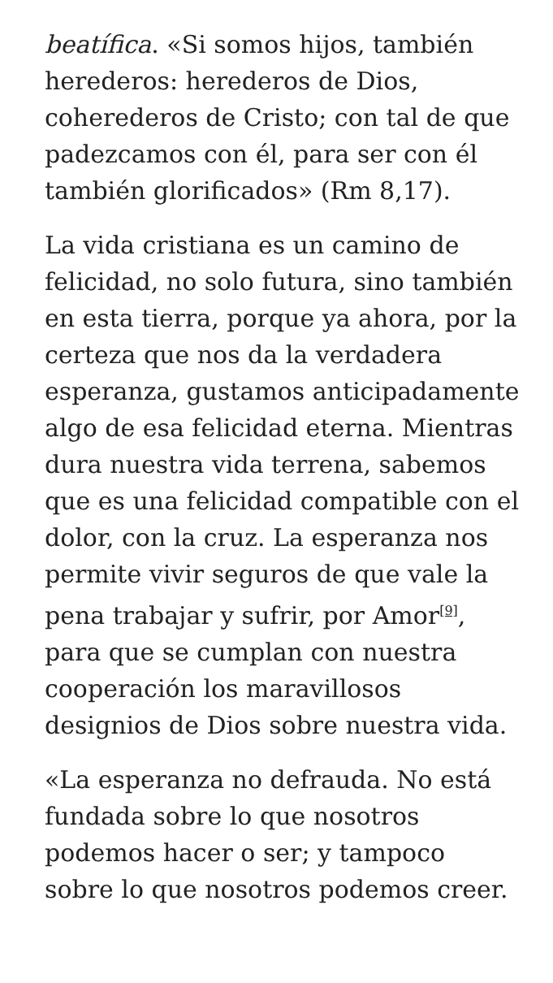beatífica. «Si somos hijos, también herederos: herederos de Dios, coherederos de Cristo; con tal de que padezcamos con él, para ser con él también glorificados» (Rm 8,17).
La vida cristiana es un camino de felicidad, no solo futura, sino también en esta tierra, porque ya ahora, por la certeza que nos da la verdadera esperanza, gustamos anticipadamente algo de esa felicidad eterna. Mientras dura nuestra vida terrena, sabemos que es una felicidad compatible con el dolor, con la cruz. La esperanza nos permite vivir seguros de que vale la pena trabajar y sufrir, por Amor<sup>[9]</sup>, para que se cumplan con nuestra cooperación los maravillosos designios de Dios sobre nuestra vida.
«La esperanza no defrauda. No está fundada sobre lo que nosotros podemos hacer o ser; y tampoco sobre lo que nosotros podemos creer.